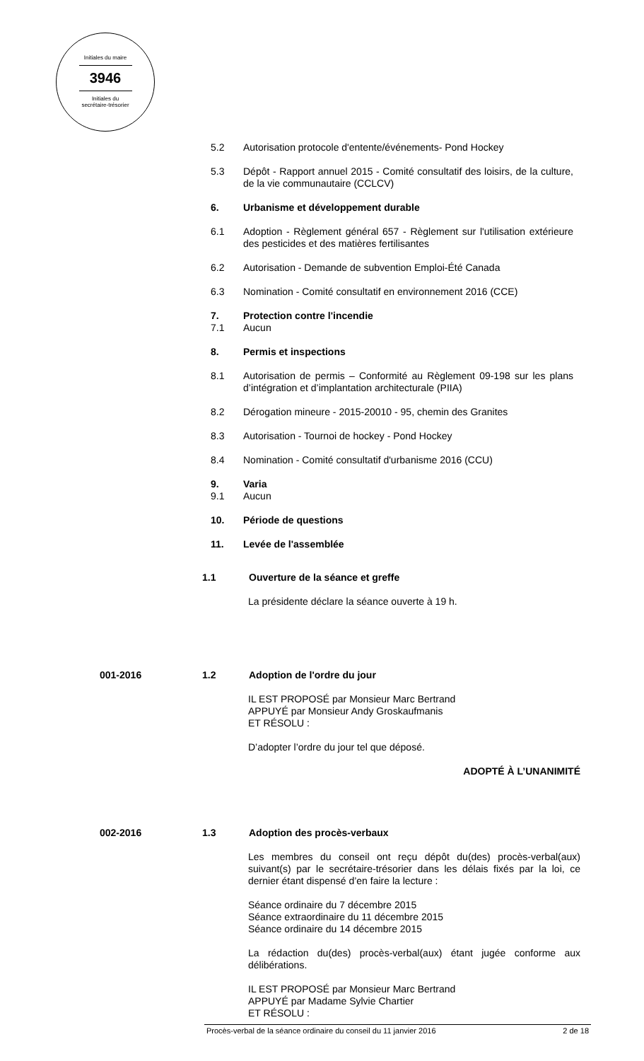Initiales du maire
3946
Initiales du
secrétaire-trésorier
5.2 Autorisation protocole d'entente/événements- Pond Hockey
5.3 Dépôt - Rapport annuel 2015 - Comité consultatif des loisirs, de la culture, de la vie communautaire (CCLCV)
6. Urbanisme et développement durable
6.1 Adoption - Règlement général 657 - Règlement sur l'utilisation extérieure des pesticides et des matières fertilisantes
6.2 Autorisation - Demande de subvention Emploi-Été Canada
6.3 Nomination - Comité consultatif en environnement 2016 (CCE)
7. Protection contre l'incendie
7.1 Aucun
8. Permis et inspections
8.1 Autorisation de permis – Conformité au Règlement 09-198 sur les plans d’intégration et d’implantation architecturale (PIIA)
8.2 Dérogation mineure - 2015-20010 - 95, chemin des Granites
8.3 Autorisation - Tournoi de hockey - Pond Hockey
8.4 Nomination - Comité consultatif d'urbanisme 2016 (CCU)
9. Varia
9.1 Aucun
10. Période de questions
11. Levée de l'assemblée
1.1 Ouverture de la séance et greffe
La présidente déclare la séance ouverte à 19 h.
001-2016 1.2 Adoption de l'ordre du jour
IL EST PROPOSÉ par Monsieur Marc Bertrand
APPUYÉ par Monsieur Andy Groskaufmanis
ET RÉSOLU :
D’adopter l’ordre du jour tel que déposé.
ADOPTÉ À L’UNANIMITÉ
002-2016 1.3 Adoption des procès-verbaux
Les membres du conseil ont reçu dépôt du(des) procès-verbal(aux) suivant(s) par le secrétaire-trésorier dans les délais fixés par la loi, ce dernier étant dispensé d’en faire la lecture :
Séance ordinaire du 7 décembre 2015
Séance extraordinaire du 11 décembre 2015
Séance ordinaire du 14 décembre 2015
La rédaction du(des) procès-verbal(aux) étant jugée conforme aux délibérations.
IL EST PROPOSÉ par Monsieur Marc Bertrand
APPUYÉ par Madame Sylvie Chartier
ET RÉSOLU :
Procès-verbal de la séance ordinaire du conseil du 11 janvier 2016 2 de 18